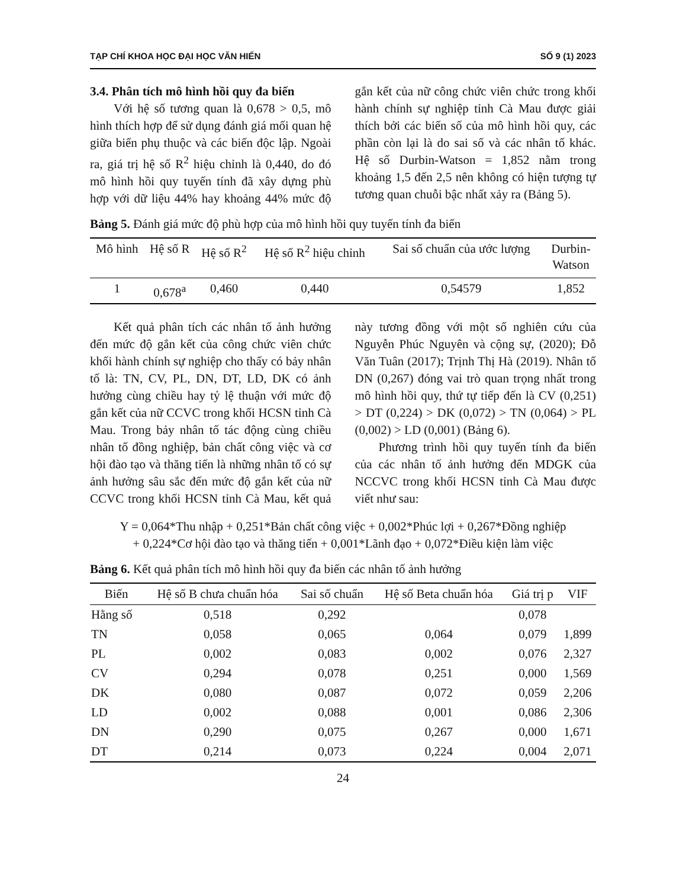TẠP CHÍ KHOA HỌC ĐẠI HỌC VĂN HIẾN SỐ 9 (1) 2023
3.4. Phân tích mô hình hồi quy đa biến
Với hệ số tương quan là 0,678 > 0,5, mô hình thích hợp để sử dụng đánh giá mối quan hệ giữa biến phụ thuộc và các biến độc lập. Ngoài ra, giá trị hệ số R<sup>2</sup> hiệu chỉnh là 0,440, do đó mô hình hồi quy tuyến tính đã xây dựng phù hợp với dữ liệu 44% hay khoảng 44% mức độ gắn kết của nữ công chức viên chức trong khối hành chính sự nghiệp tỉnh Cà Mau được giải thích bởi các biến số của mô hình hồi quy, các phần còn lại là do sai số và các nhân tố khác. Hệ số Durbin-Watson = 1,852 nằm trong khoảng 1,5 đến 2,5 nên không có hiện tượng tự tương quan chuỗi bậc nhất xảy ra (Bảng 5).
Bảng 5. Đánh giá mức độ phù hợp của mô hình hồi quy tuyến tính đa biến
| Mô hình | Hệ số R | Hệ số R<sup>2</sup> | Hệ số R<sup>2</sup> hiệu chỉnh | Sai số chuẩn của ước lượng | Durbin- Watson |
| --- | --- | --- | --- | --- | --- |
| 1 | 0,678<sup>a</sup> | 0,460 | 0,440 | 0,54579 | 1,852 |
Kết quả phân tích các nhân tố ảnh hưởng đến mức độ gắn kết của công chức viên chức khối hành chính sự nghiệp cho thấy có bảy nhân tố là: TN, CV, PL, DN, DT, LD, DK có ảnh hưởng cùng chiều hay tỷ lệ thuận với mức độ gắn kết của nữ CCVC trong khối HCSN tỉnh Cà Mau. Trong bảy nhân tố tác động cùng chiều nhân tố đồng nghiệp, bản chất công việc và cơ hội đào tạo và thăng tiến là những nhân tố có sự ảnh hưởng sâu sắc đến mức độ gắn kết của nữ CCVC trong khối HCSN tỉnh Cà Mau, kết quả này tương đồng với một số nghiên cứu của Nguyễn Phúc Nguyên và cộng sự, (2020); Đỗ Văn Tuân (2017); Trịnh Thị Hà (2019). Nhân tố DN (0,267) đóng vai trò quan trọng nhất trong mô hình hồi quy, thứ tự tiếp đến là CV (0,251) > DT (0,224) > DK (0,072) > TN (0,064) > PL (0,002) > LD (0,001) (Bảng 6).
Phương trình hồi quy tuyến tính đa biến của các nhân tố ảnh hưởng đến MDGK của NCCVC trong khối HCSN tỉnh Cà Mau được viết như sau:
Y = 0,064*Thu nhập + 0,251*Bản chất công việc + 0,002*Phúc lợi + 0,267*Đồng nghiệp
+ 0,224*Cơ hội đào tạo và thăng tiến + 0,001*Lãnh đạo + 0,072*Điều kiện làm việc
Bảng 6. Kết quả phân tích mô hình hồi quy đa biến các nhân tố ảnh hưởng
| Biến | Hệ số B chưa chuẩn hóa | Sai số chuẩn | Hệ số Beta chuẩn hóa | Giá trị p | VIF |
| --- | --- | --- | --- | --- | --- |
| Hằng số | 0,518 | 0,292 | | 0,078 | |
| TN | 0,058 | 0,065 | 0,064 | 0,079 | 1,899 |
| PL | 0,002 | 0,083 | 0,002 | 0,076 | 2,327 |
| CV | 0,294 | 0,078 | 0,251 | 0,000 | 1,569 |
| DK | 0,080 | 0,087 | 0,072 | 0,059 | 2,206 |
| LD | 0,002 | 0,088 | 0,001 | 0,086 | 2,306 |
| DN | 0,290 | 0,075 | 0,267 | 0,000 | 1,671 |
| DT | 0,214 | 0,073 | 0,224 | 0,004 | 2,071 |
24